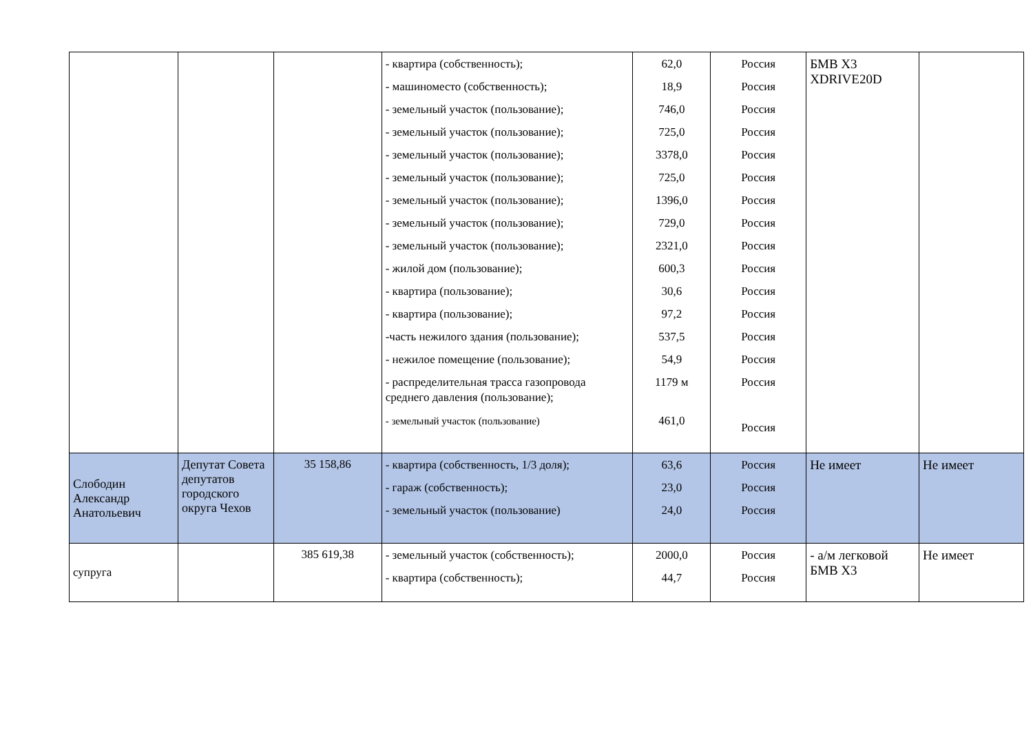| | | | - квартира (собственность); - машиноместо (собственность); - земельный участок (пользование); - земельный участок (пользование); - земельный участок (пользование); - земельный участок (пользование); - земельный участок (пользование); - земельный участок (пользование); - земельный участок (пользование); - жилой дом (пользование); - квартира (пользование); - квартира (пользование); -часть нежилого здания (пользование); - нежилое помещение (пользование); - распределительная трасса газопровода среднего давления (пользование); - земельный участок (пользование) | 62,0 18,9 746,0 725,0 3378,0 725,0 1396,0 729,0 2321,0 600,3 30,6 97,2 537,5 54,9 1179 м 461,0 | Россия Россия Россия Россия Россия Россия Россия Россия Россия Россия Россия Россия Россия Россия Россия Россия | БМВ Х3 XDRIVE20D | |
| Слободин Александр Анатольевич | Депутат Совета депутатов городского округа Чехов | 35 158,86 | - квартира (собственность, 1/3 доля); - гараж (собственность); - земельный участок (пользование) | 63,6 23,0 24,0 | Россия Россия Россия | Не имеет | Не имеет |
| супруга | | 385 619,38 | - земельный участок (собственность); - квартира (собственность); | 2000,0 44,7 | Россия Россия | - а/м легковой БМВ Х3 | Не имеет |